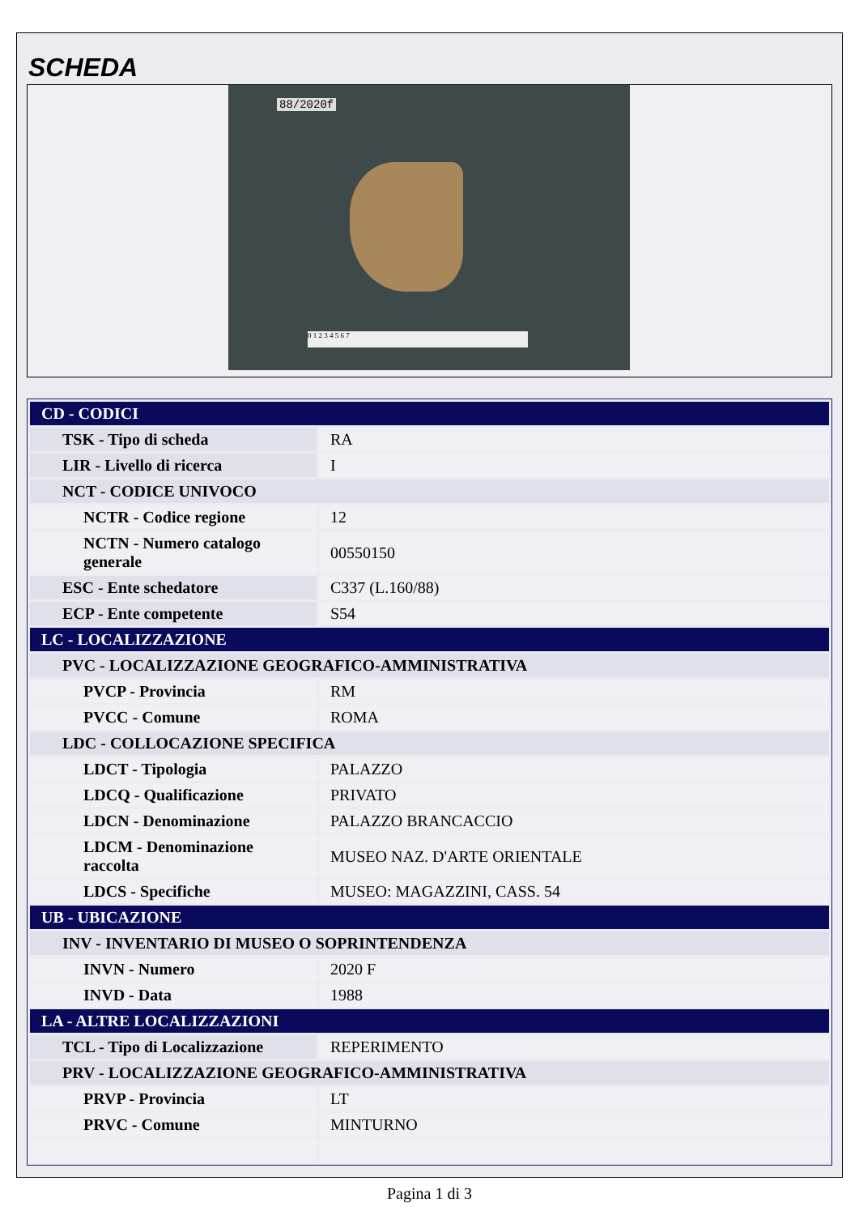SCHEDA
88/2020f
0 1 2 3 4 5 6 7
| CD - CODICI | |
| TSK - Tipo di scheda | RA |
| LIR - Livello di ricerca | I |
| NCT - CODICE UNIVOCO | |
| NCTR - Codice regione | 12 |
| NCTN - Numero catalogo generale | 00550150 |
| ESC - Ente schedatore | C337 (L.160/88) |
| ECP - Ente competente | S54 |
| LC - LOCALIZZAZIONE | |
| PVC - LOCALIZZAZIONE GEOGRAFICO-AMMINISTRATIVA | |
| PVCP - Provincia | RM |
| PVCC - Comune | ROMA |
| LDC - COLLOCAZIONE SPECIFICA | |
| LDCT - Tipologia | PALAZZO |
| LDCQ - Qualificazione | PRIVATO |
| LDCN - Denominazione | PALAZZO BRANCACCIO |
| LDCM - Denominazione raccolta | MUSEO NAZ. D'ARTE ORIENTALE |
| LDCS - Specifiche | MUSEO: MAGAZZINI, CASS. 54 |
| UB - UBICAZIONE | |
| INV - INVENTARIO DI MUSEO O SOPRINTENDENZA | |
| INVN - Numero | 2020 F |
| INVD - Data | 1988 |
| LA - ALTRE LOCALIZZAZIONI | |
| TCL - Tipo di Localizzazione | REPERIMENTO |
| PRV - LOCALIZZAZIONE GEOGRAFICO-AMMINISTRATIVA | |
| PRVP - Provincia | LT |
| PRVC - Comune | MINTURNO |
Pagina 1 di 3